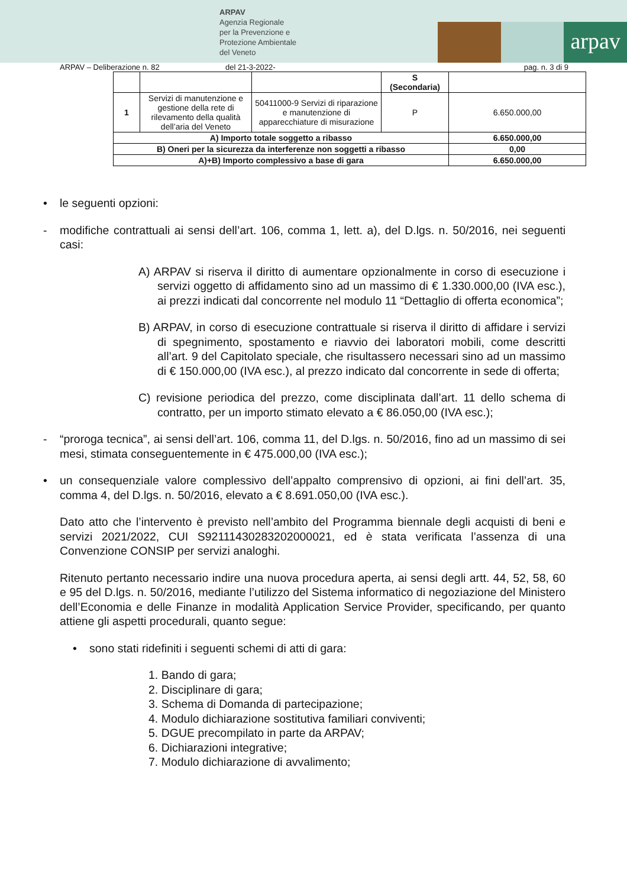ARPAV
Agenzia Regionale
per la Prevenzione e
Protezione Ambientale
del Veneto
arpav
ARPAV – Deliberazione n. 82 del 21-3-2022- pag. n. 3 di 9
| | | | S (Secondaria) | |
| --- | --- | --- | --- | --- |
| 1 | Servizi di manutenzione e gestione della rete di rilevamento della qualità dell’aria del Veneto | 50411000-9 Servizi di riparazione e manutenzione di apparecchiature di misurazione | P | 6.650.000,00 |
| A) Importo totale soggetto a ribasso | | | | 6.650.000,00 |
| B) Oneri per la sicurezza da interferenze non soggetti a ribasso | | | | 0,00 |
| A)+B) Importo complessivo a base di gara | | | | 6.650.000,00 |
• le seguenti opzioni:
- modifiche contrattuali ai sensi dell’art. 106, comma 1, lett. a), del D.lgs. n. 50/2016, nei seguenti casi:
A) ARPAV si riserva il diritto di aumentare opzionalmente in corso di esecuzione i servizi oggetto di affidamento sino ad un massimo di € 1.330.000,00 (IVA esc.), ai prezzi indicati dal concorrente nel modulo 11 “Dettaglio di offerta economica”;
B) ARPAV, in corso di esecuzione contrattuale si riserva il diritto di affidare i servizi di spegnimento, spostamento e riavvio dei laboratori mobili, come descritti all’art. 9 del Capitolato speciale, che risultassero necessari sino ad un massimo di € 150.000,00 (IVA esc.), al prezzo indicato dal concorrente in sede di offerta;
C) revisione periodica del prezzo, come disciplinata dall’art. 11 dello schema di contratto, per un importo stimato elevato a € 86.050,00 (IVA esc.);
- “proroga tecnica”, ai sensi dell’art. 106, comma 11, del D.lgs. n. 50/2016, fino ad un massimo di sei mesi, stimata conseguentemente in € 475.000,00 (IVA esc.);
• un consequenziale valore complessivo dell’appalto comprensivo di opzioni, ai fini dell’art. 35, comma 4, del D.lgs. n. 50/2016, elevato a € 8.691.050,00 (IVA esc.).
Dato atto che l’intervento è previsto nell’ambito del Programma biennale degli acquisti di beni e servizi 2021/2022, CUI S92111430283202000021, ed è stata verificata l’assenza di una Convenzione CONSIP per servizi analoghi.
Ritenuto pertanto necessario indire una nuova procedura aperta, ai sensi degli artt. 44, 52, 58, 60 e 95 del D.lgs. n. 50/2016, mediante l’utilizzo del Sistema informatico di negoziazione del Ministero dell’Economia e delle Finanze in modalità Application Service Provider, specificando, per quanto attiene gli aspetti procedurali, quanto segue:
• sono stati ridefiniti i seguenti schemi di atti di gara:
1. Bando di gara;
2. Disciplinare di gara;
3. Schema di Domanda di partecipazione;
4. Modulo dichiarazione sostitutiva familiari conviventi;
5. DGUE precompilato in parte da ARPAV;
6. Dichiarazioni integrative;
7. Modulo dichiarazione di avvalimento;